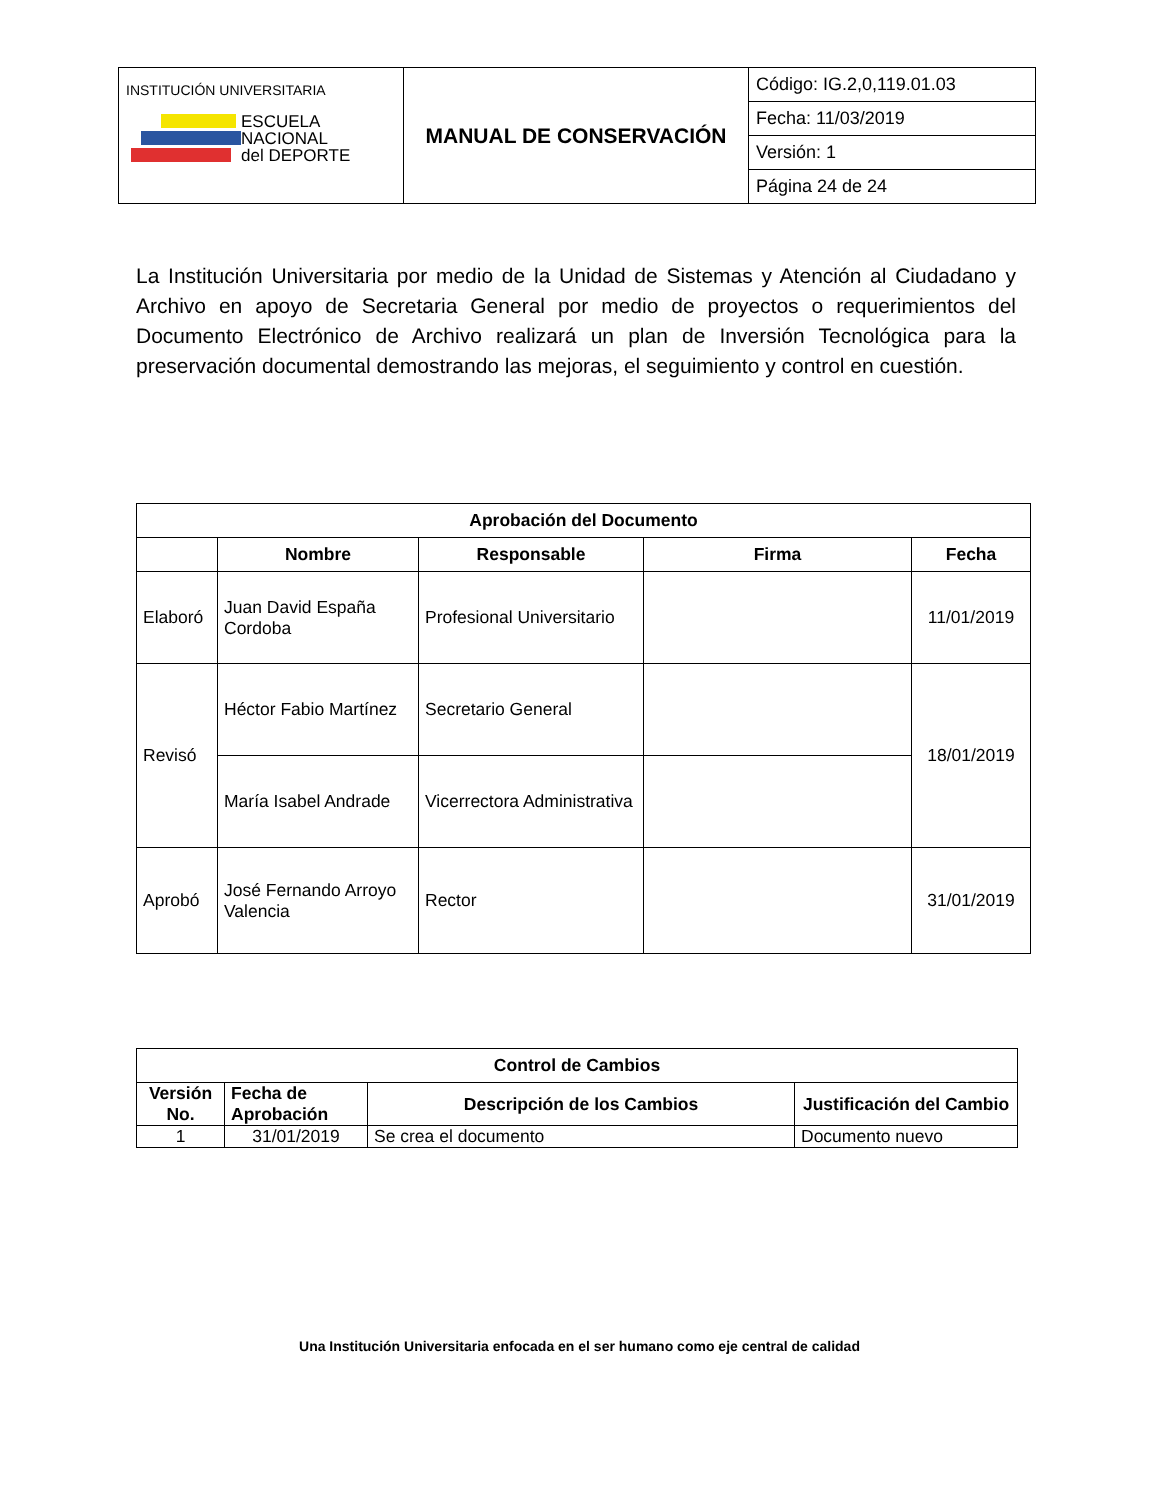| INSTITUCIÓN UNIVERSITARIA ESCUELA NACIONAL del DEPORTE | MANUAL DE CONSERVACIÓN | Código: IG.2,0,119.01.03 |
| | | Fecha: 11/03/2019 |
| | | Versión: 1 |
| | | Página 24 de 24 |
La Institución Universitaria por medio de la Unidad de Sistemas y Atención al Ciudadano y Archivo en apoyo de Secretaria General por medio de proyectos o requerimientos del Documento Electrónico de Archivo realizará un plan de Inversión Tecnológica para la preservación documental demostrando las mejoras, el seguimiento y control en cuestión.
| Aprobación del Documento | | | | |
| --- | --- | --- | --- | --- |
| | Nombre | Responsable | Firma | Fecha |
| Elaboró | Juan David España Cordoba | Profesional Universitario | | 11/01/2019 |
| Revisó | Héctor Fabio Martínez | Secretario General | | 18/01/2019 |
| | María Isabel Andrade | Vicerrectora Administrativa | | |
| Aprobó | José Fernando Arroyo Valencia | Rector | | 31/01/2019 |
| Control de Cambios | | | |
| --- | --- | --- | --- |
| Versión No. | Fecha de Aprobación | Descripción de los Cambios | Justificación del Cambio |
| 1 | 31/01/2019 | Se crea el documento | Documento nuevo |
Una Institución Universitaria enfocada en el ser humano como eje central de calidad